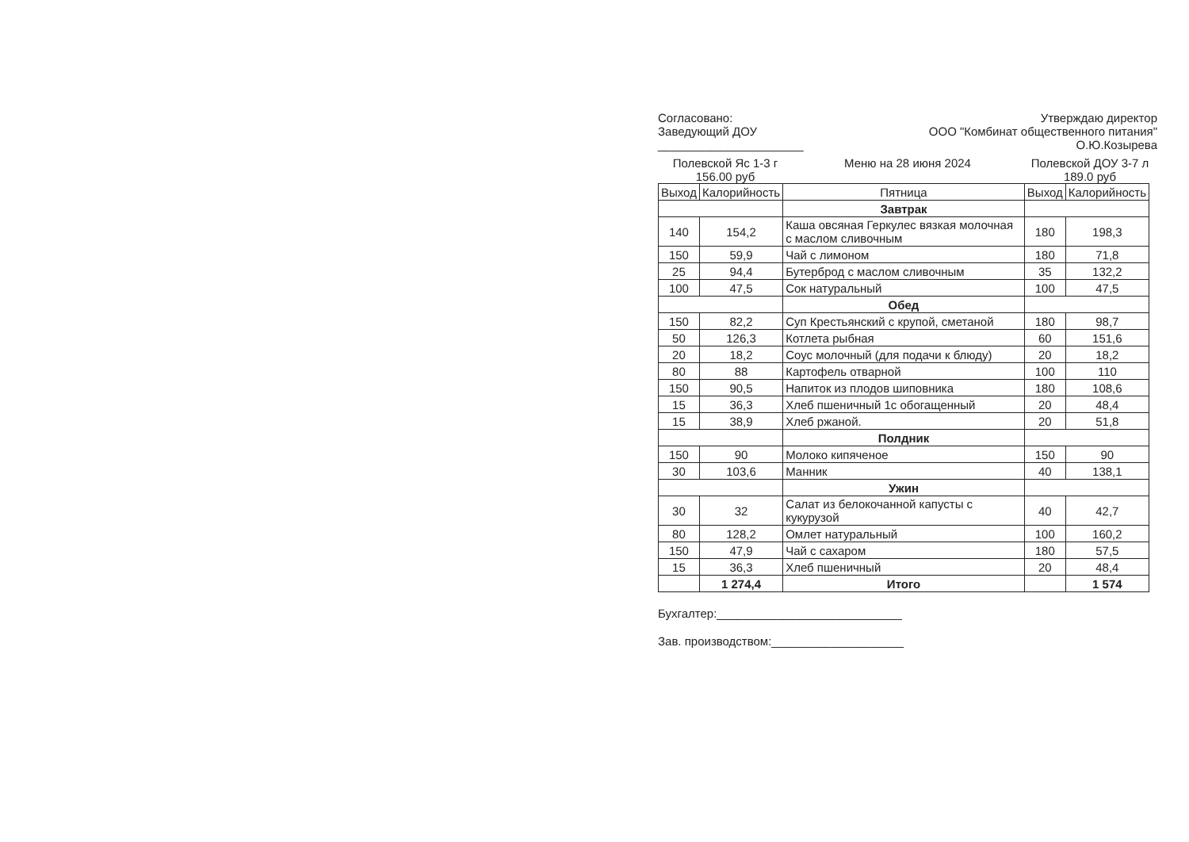Согласовано:
Заведующий ДОУ
______________________
Утверждаю директор
ООО "Комбинат общественного питания"
О.Ю.Козырева
Полевской Яс 1-3 г
156.00 руб
Меню на 28 июня 2024 Полевской ДОУ 3-7 л
189.0 руб
| Выход | Калорийность | Пятница | Выход | Калорийность |
| --- | --- | --- | --- | --- |
| | | Завтрак | | |
| 140 | 154,2 | Каша овсяная Геркулес вязкая молочная с маслом сливочным | 180 | 198,3 |
| 150 | 59,9 | Чай с лимоном | 180 | 71,8 |
| 25 | 94,4 | Бутерброд с маслом сливочным | 35 | 132,2 |
| 100 | 47,5 | Сок натуральный | 100 | 47,5 |
| | | Обед | | |
| 150 | 82,2 | Суп Крестьянский с крупой, сметаной | 180 | 98,7 |
| 50 | 126,3 | Котлета рыбная | 60 | 151,6 |
| 20 | 18,2 | Соус молочный (для подачи к блюду) | 20 | 18,2 |
| 80 | 88 | Картофель отварной | 100 | 110 |
| 150 | 90,5 | Напиток из плодов шиповника | 180 | 108,6 |
| 15 | 36,3 | Хлеб пшеничный 1с обогащенный | 20 | 48,4 |
| 15 | 38,9 | Хлеб ржаной. | 20 | 51,8 |
| | | Полдник | | |
| 150 | 90 | Молоко кипяченое | 150 | 90 |
| 30 | 103,6 | Манник | 40 | 138,1 |
| | | Ужин | | |
| 30 | 32 | Салат из белокочанной капусты с кукурузой | 40 | 42,7 |
| 80 | 128,2 | Омлет натуральный | 100 | 160,2 |
| 150 | 47,9 | Чай с сахаром | 180 | 57,5 |
| 15 | 36,3 | Хлеб пшеничный | 20 | 48,4 |
| | 1 274,4 | Итого | | 1 574 |
Бухгалтер:____________________________
Зав. производством:____________________